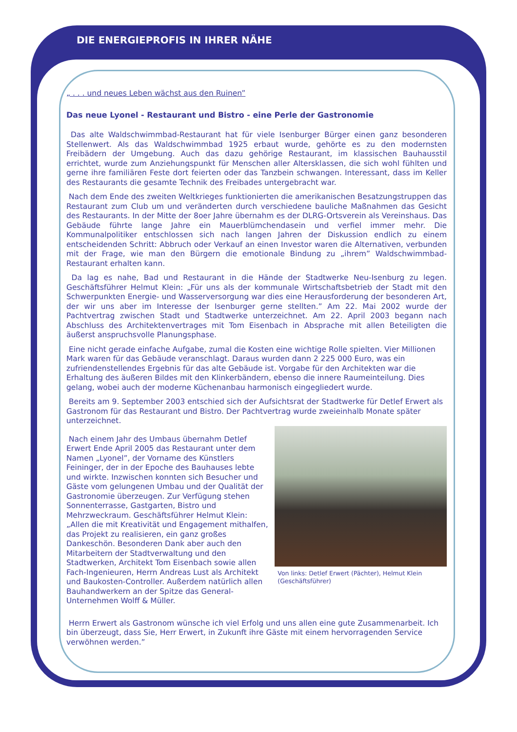DIE ENERGIEPROFIS IN IHRER NÄHE
„ . . . und neues Leben wächst aus den Ruinen”
Das neue Lyonel - Restaurant und Bistro - eine Perle der Gastronomie
Das alte Waldschwimmbad-Restaurant hat für viele Isenburger Bürger einen ganz besonderen Stellenwert. Als das Waldschwimmbad 1925 erbaut wurde, gehörte es zu den modernsten Freibädern der Umgebung. Auch das dazu gehörige Restaurant, im klassischen Bauhausstil errichtet, wurde zum Anziehungspunkt für Menschen aller Altersklassen, die sich wohl fühlten und gerne ihre familiären Feste dort feierten oder das Tanzbein schwangen. Interessant, dass im Keller des Restaurants die gesamte Technik des Freibades untergebracht war.
Nach dem Ende des zweiten Weltkrieges funktionierten die amerikanischen Besatzungstruppen das Restaurant zum Club um und veränderten durch verschiedene bauliche Maßnahmen das Gesicht des Restaurants. In der Mitte der 8oer Jahre übernahm es der DLRG-Ortsverein als Vereinshaus. Das Gebäude führte lange Jahre ein Mauerblümchendasein und verfiel immer mehr. Die Kommunalpolitiker entschlossen sich nach langen Jahren der Diskussion endlich zu einem entscheidenden Schritt: Abbruch oder Verkauf an einen Investor waren die Alternativen, verbunden mit der Frage, wie man den Bürgern die emotionale Bindung zu „ihrem” Waldschwimmbad-Restaurant erhalten kann.
Da lag es nahe, Bad und Restaurant in die Hände der Stadtwerke Neu-Isenburg zu legen. Geschäftsführer Helmut Klein: „Für uns als der kommunale Wirtschaftsbetrieb der Stadt mit den Schwerpunkten Energie- und Wasserversorgung war dies eine Herausforderung der besonderen Art, der wir uns aber im Interesse der Isenburger gerne stellten.” Am 22. Mai 2002 wurde der Pachtvertrag zwischen Stadt und Stadtwerke unterzeichnet. Am 22. April 2003 begann nach Abschluss des Architektenvertrages mit Tom Eisenbach in Absprache mit allen Beteiligten die äußerst anspruchsvolle Planungsphase.
Eine nicht gerade einfache Aufgabe, zumal die Kosten eine wichtige Rolle spielten. Vier Millionen Mark waren für das Gebäude veranschlagt. Daraus wurden dann 2 225 000 Euro, was ein zufriendenstellendes Ergebnis für das alte Gebäude ist. Vorgabe für den Architekten war die Erhaltung des äußeren Bildes mit den Klinkerbändern, ebenso die innere Raumeinteilung. Dies gelang, wobei auch der moderne Küchenanbau harmonisch eingegliedert wurde.
Bereits am 9. September 2003 entschied sich der Aufsichtsrat der Stadtwerke für Detlef Erwert als Gastronom für das Restaurant und Bistro. Der Pachtvertrag wurde zweieinhalb Monate später unterzeichnet.
Nach einem Jahr des Umbaus übernahm Detlef Erwert Ende April 2005 das Restaurant unter dem Namen „Lyonel”, der Vorname des Künstlers Feininger, der in der Epoche des Bauhauses lebte und wirkte. Inzwischen konnten sich Besucher und Gäste vom gelungenen Umbau und der Qualität der Gastronomie überzeugen. Zur Verfügung stehen Sonnenterrasse, Gastgarten, Bistro und Mehrzweckraum. Geschäftsführer Helmut Klein: „Allen die mit Kreativität und Engagement mithalfen, das Projekt zu realisieren, ein ganz großes Dankeschön. Besonderen Dank aber auch den Mitarbeitern der Stadtverwaltung und den Stadtwerken, Architekt Tom Eisenbach sowie allen Fach-Ingenieuren, Herrn Andreas Lust als Architekt und Baukosten-Controller. Außerdem natürlich allen Bauhandwerkern an der Spitze das General-Unternehmen Wolff & Müller.
Von links: Detlef Erwert (Pächter), Helmut Klein (Geschäftsführer)
Herrn Erwert als Gastronom wünsche ich viel Erfolg und uns allen eine gute Zusammenarbeit. Ich bin überzeugt, dass Sie, Herr Erwert, in Zukunft ihre Gäste mit einem hervorragenden Service verwöhnen werden.”